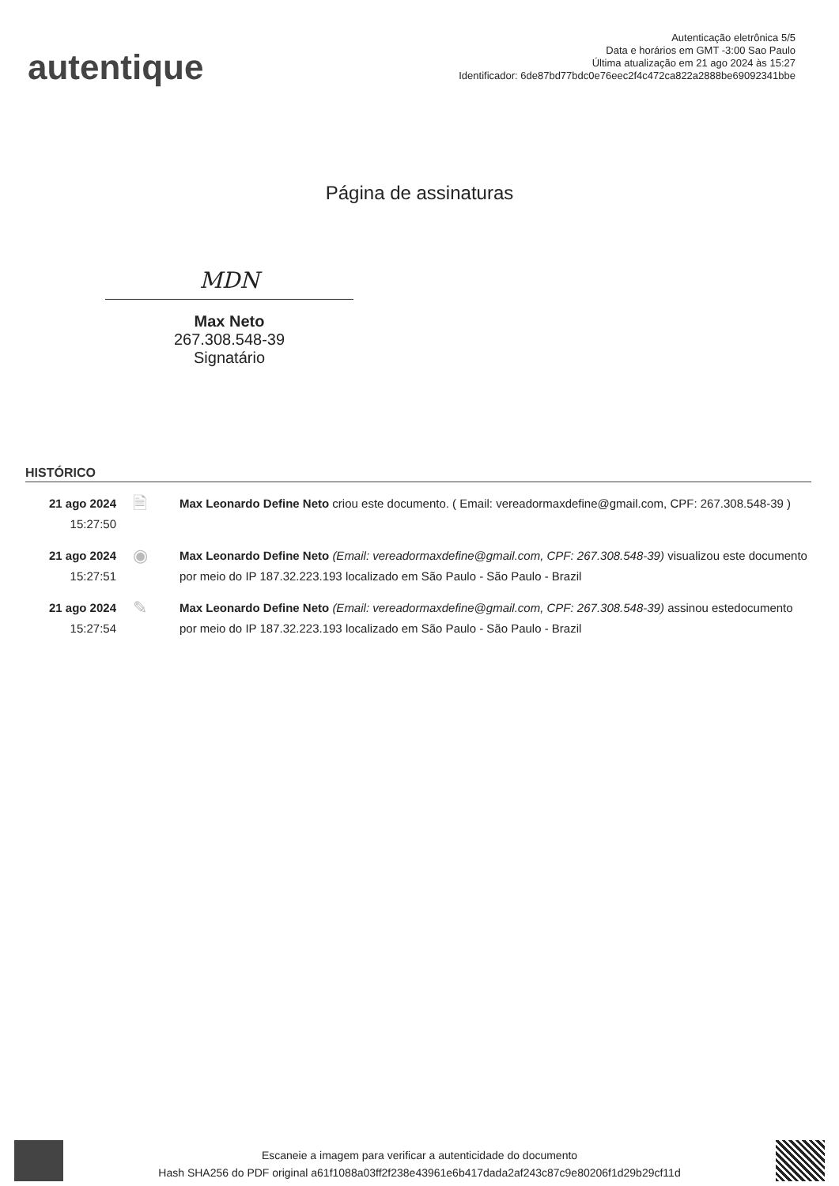autentique
Autenticação eletrônica 5/5
Data e horários em GMT -3:00 Sao Paulo
Última atualização em 21 ago 2024 às 15:27
Identificador: 6de87bd77bdc0e76eec2f4c472ca822a2888be69092341bbe
Página de assinaturas
MDN
Max Neto
267.308.548-39
Signatário
HISTÓRICO
21 ago 2024
15:27:50
🗎
Max Leonardo Define Neto criou este documento. ( Email: vereadormaxdefine@gmail.com, CPF: 267.308.548-39 )
21 ago 2024
15:27:51
◉
Max Leonardo Define Neto (Email: vereadormaxdefine@gmail.com, CPF: 267.308.548-39) visualizou este documento por meio do IP 187.32.223.193 localizado em São Paulo - São Paulo - Brazil
21 ago 2024
15:27:54
✎
Max Leonardo Define Neto (Email: vereadormaxdefine@gmail.com, CPF: 267.308.548-39) assinou estedocumento por meio do IP 187.32.223.193 localizado em São Paulo - São Paulo - Brazil
Escaneie a imagem para verificar a autenticidade do documento
Hash SHA256 do PDF original a61f1088a03ff2f238e43961e6b417dada2af243c87c9e80206f1d29b29cf11d